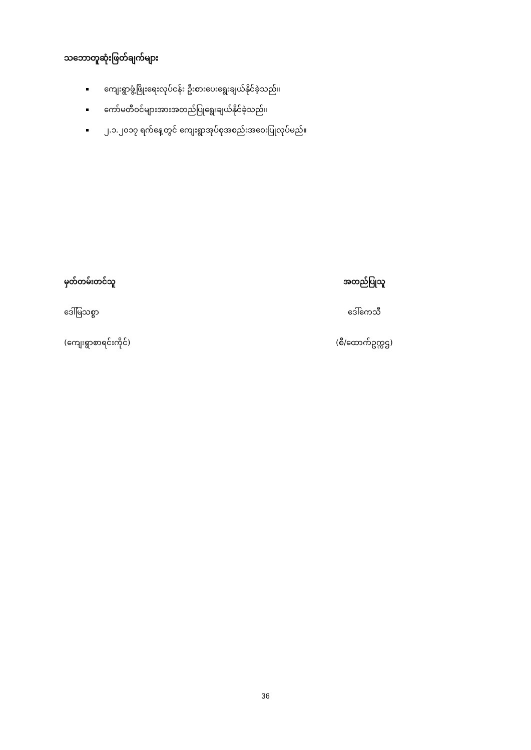သဘောတူဆုံးဖြတ်ချက်များ
ကျေးရွာဖွံ့ဖြိုးရေးလုပ်ငန်း ဦးစားပေးရွေးချယ်နိုင်ခဲ့သည်။
ကော်မတီဝင်များအားအတည်ပြုရွေးချယ်နိုင်ခဲ့သည်။
၂.၁.၂၀၁၇ ရက်နေ့တွင် ကျေးရွာအုပ်စုအစည်းအဝေးပြုလုပ်မည်။
မှတ်တမ်းတင်သူ
ဒေါ်မြသစ္စာ
(ကျေးရွာစာရင်းကိုင်)
အတည်ပြုသူ
ဒေါ်ကေသီ
(စီ/ထောက်ဥက္ကဌ)
36